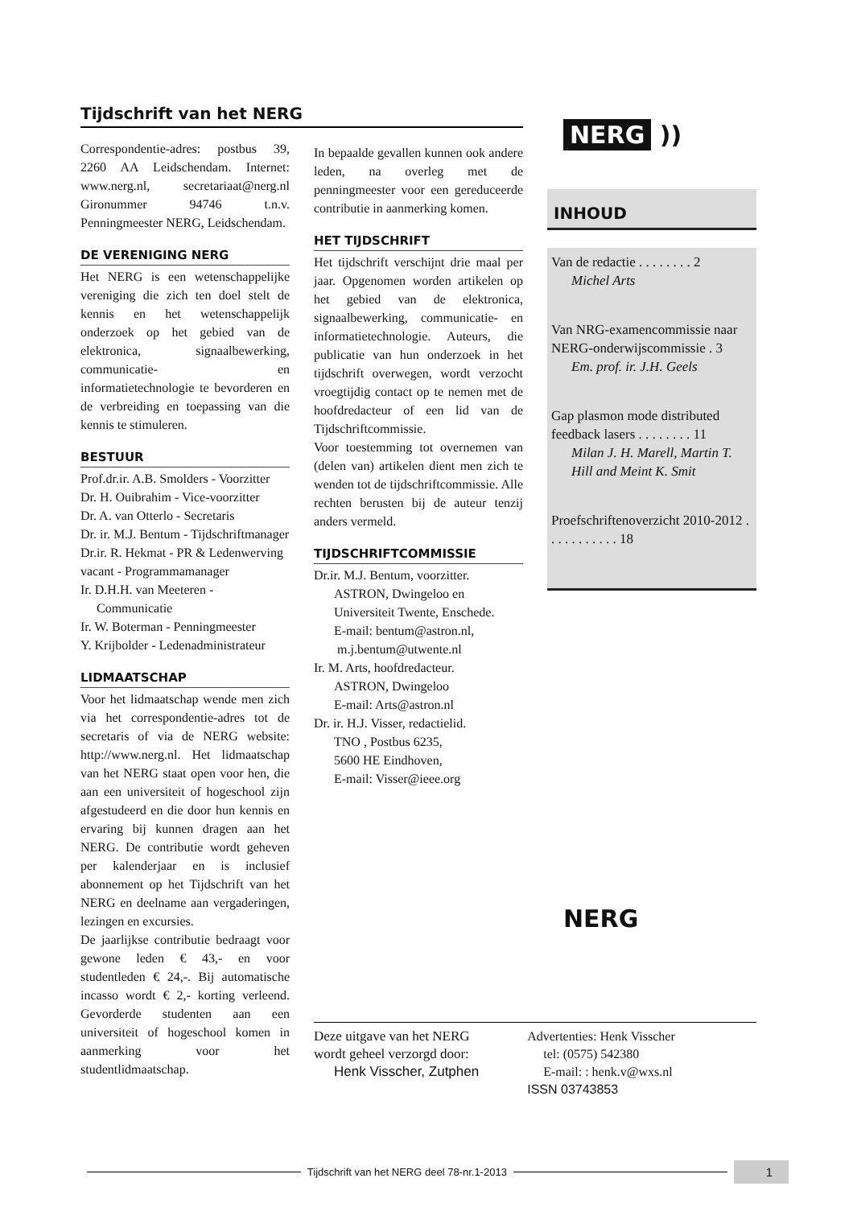Tijdschrift van het NERG
Correspondentie-adres: postbus 39, 2260 AA Leidschendam. Internet: www.nerg.nl, secretariaat@nerg.nl Gironummer 94746 t.n.v. Penningmeester NERG, Leidschendam.
DE VERENIGING NERG
Het NERG is een wetenschappelijke vereniging die zich ten doel stelt de kennis en het wetenschappelijk onderzoek op het gebied van de elektronica, signaalbewerking, communicatie- en informatietechnologie te bevorderen en de verbreiding en toepassing van die kennis te stimuleren.
BESTUUR
Prof.dr.ir. A.B. Smolders - Voorzitter
Dr. H. Ouibrahim - Vice-voorzitter
Dr. A. van Otterlo - Secretaris
Dr. ir. M.J. Bentum - Tijdschriftmanager
Dr.ir. R. Hekmat - PR & Ledenwerving
vacant - Programmamanager
Ir. D.H.H. van Meeteren -
Communicatie
Ir. W. Boterman - Penningmeester
Y. Krijbolder - Ledenadministrateur
LIDMAATSCHAP
Voor het lidmaatschap wende men zich via het correspondentie-adres tot de secretaris of via de NERG website: http://www.nerg.nl. Het lidmaatschap van het NERG staat open voor hen, die aan een universiteit of hogeschool zijn afgestudeerd en die door hun kennis en ervaring bij kunnen dragen aan het NERG. De contributie wordt geheven per kalenderjaar en is inclusief abonnement op het Tijdschrift van het NERG en deelname aan vergaderingen, lezingen en excursies.
De jaarlijkse contributie bedraagt voor gewone leden € 43,- en voor studentleden € 24,-. Bij automatische incasso wordt € 2,- korting verleend. Gevorderde studenten aan een universiteit of hogeschool komen in aanmerking voor het studentlidmaatschap.
In bepaalde gevallen kunnen ook andere leden, na overleg met de penningmeester voor een gereduceerde contributie in aanmerking komen.
HET TIJDSCHRIFT
Het tijdschrift verschijnt drie maal per jaar. Opgenomen worden artikelen op het gebied van de elektronica, signaalbewerking, communicatie- en informatietechnologie. Auteurs, die publicatie van hun onderzoek in het tijdschrift overwegen, wordt verzocht vroegtijdig contact op te nemen met de hoofdredacteur of een lid van de Tijdschriftcommissie.
Voor toestemming tot overnemen van (delen van) artikelen dient men zich te wenden tot de tijdschriftcommissie. Alle rechten berusten bij de auteur tenzij anders vermeld.
TIJDSCHRIFTCOMMISSIE
Dr.ir. M.J. Bentum, voorzitter.
ASTRON, Dwingeloo en Universiteit Twente, Enschede.
E-mail: bentum@astron.nl,
m.j.bentum@utwente.nl
Ir. M. Arts, hoofdredacteur.
ASTRON, Dwingeloo
E-mail: Arts@astron.nl
Dr. ir. H.J. Visser, redactielid.
TNO , Postbus 6235,
5600 HE Eindhoven,
E-mail: Visser@ieee.org
NERG ))
INHOUD
Van de redactie . . . . . . . . 2
Michel Arts
Van NRG-examencommissie naar NERG-onderwijscommissie . 3
Em. prof. ir. J.H. Geels
Gap plasmon mode distributed feedback lasers . . . . . . . . 11
Milan J. H. Marell, Martin T. Hill and Meint K. Smit
Proefschriftenoverzicht 2010-2012 . . . . . . . . . . . 18
NERG
Deze uitgave van het NERG
wordt geheel verzorgd door:
Henk Visscher, Zutphen
Advertenties: Henk Visscher
tel: (0575) 542380
E-mail: : henk.v@wxs.nl
ISSN 03743853
Tijdschrift van het NERG deel 78-nr.1-2013
1